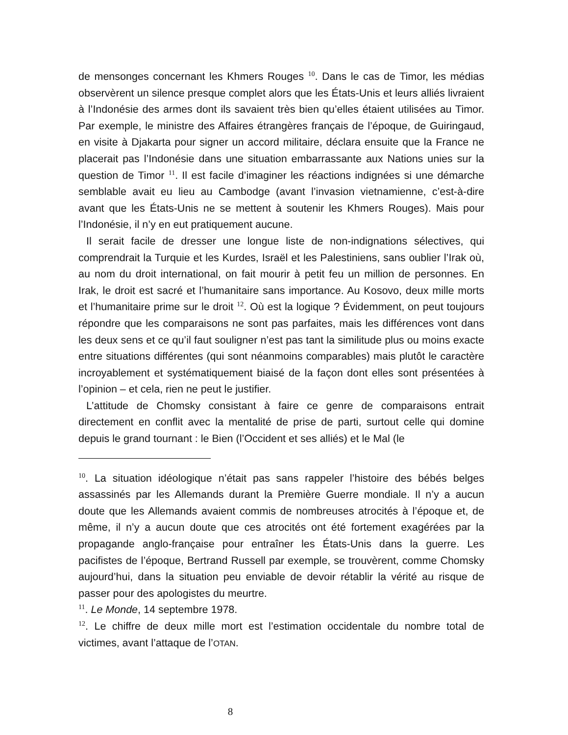de mensonges concernant les Khmers Rouges <sup>10</sup>. Dans le cas de Timor, les médias observèrent un silence presque complet alors que les États-Unis et leurs alliés livraient à l’Indonésie des armes dont ils savaient très bien qu’elles étaient utilisées au Timor. Par exemple, le ministre des Affaires étrangères français de l’époque, de Guiringaud, en visite à Djakarta pour signer un accord militaire, déclara ensuite que la France ne placerait pas l’Indonésie dans une situation embarrassante aux Nations unies sur la question de Timor <sup>11</sup>. Il est facile d’imaginer les réactions indignées si une démarche semblable avait eu lieu au Cambodge (avant l’invasion vietnamienne, c’est-à-dire avant que les États-Unis ne se mettent à soutenir les Khmers Rouges). Mais pour l’Indonésie, il n’y en eut pratiquement aucune.
Il serait facile de dresser une longue liste de non-indignations sélectives, qui comprendrait la Turquie et les Kurdes, Israël et les Palestiniens, sans oublier l’Irak où, au nom du droit international, on fait mourir à petit feu un million de personnes. En Irak, le droit est sacré et l’humanitaire sans importance. Au Kosovo, deux mille morts et l’humanitaire prime sur le droit <sup>12</sup>. Où est la logique ? Évidemment, on peut toujours répondre que les comparaisons ne sont pas parfaites, mais les différences vont dans les deux sens et ce qu’il faut souligner n’est pas tant la similitude plus ou moins exacte entre situations différentes (qui sont néanmoins comparables) mais plutôt le caractère incroyablement et systématiquement biaisé de la façon dont elles sont présentées à l’opinion – et cela, rien ne peut le justifier.
L’attitude de Chomsky consistant à faire ce genre de comparaisons entrait directement en conflit avec la mentalité de prise de parti, surtout celle qui domine depuis le grand tournant : le Bien (l’Occident et ses alliés) et le Mal (le
<sup>10</sup>. La situation idéologique n’était pas sans rappeler l’histoire des bébés belges assassinés par les Allemands durant la Première Guerre mondiale. Il n’y a aucun doute que les Allemands avaient commis de nombreuses atrocités à l’époque et, de même, il n’y a aucun doute que ces atrocités ont été fortement exagérées par la propagande anglo-française pour entraîner les États-Unis dans la guerre. Les pacifistes de l’époque, Bertrand Russell par exemple, se trouvèrent, comme Chomsky aujourd’hui, dans la situation peu enviable de devoir rétablir la vérité au risque de passer pour des apologistes du meurtre.
<sup>11</sup>. Le Monde, 14 septembre 1978.
<sup>12</sup>. Le chiffre de deux mille mort est l’estimation occidentale du nombre total de victimes, avant l’attaque de l’OTAN.
8